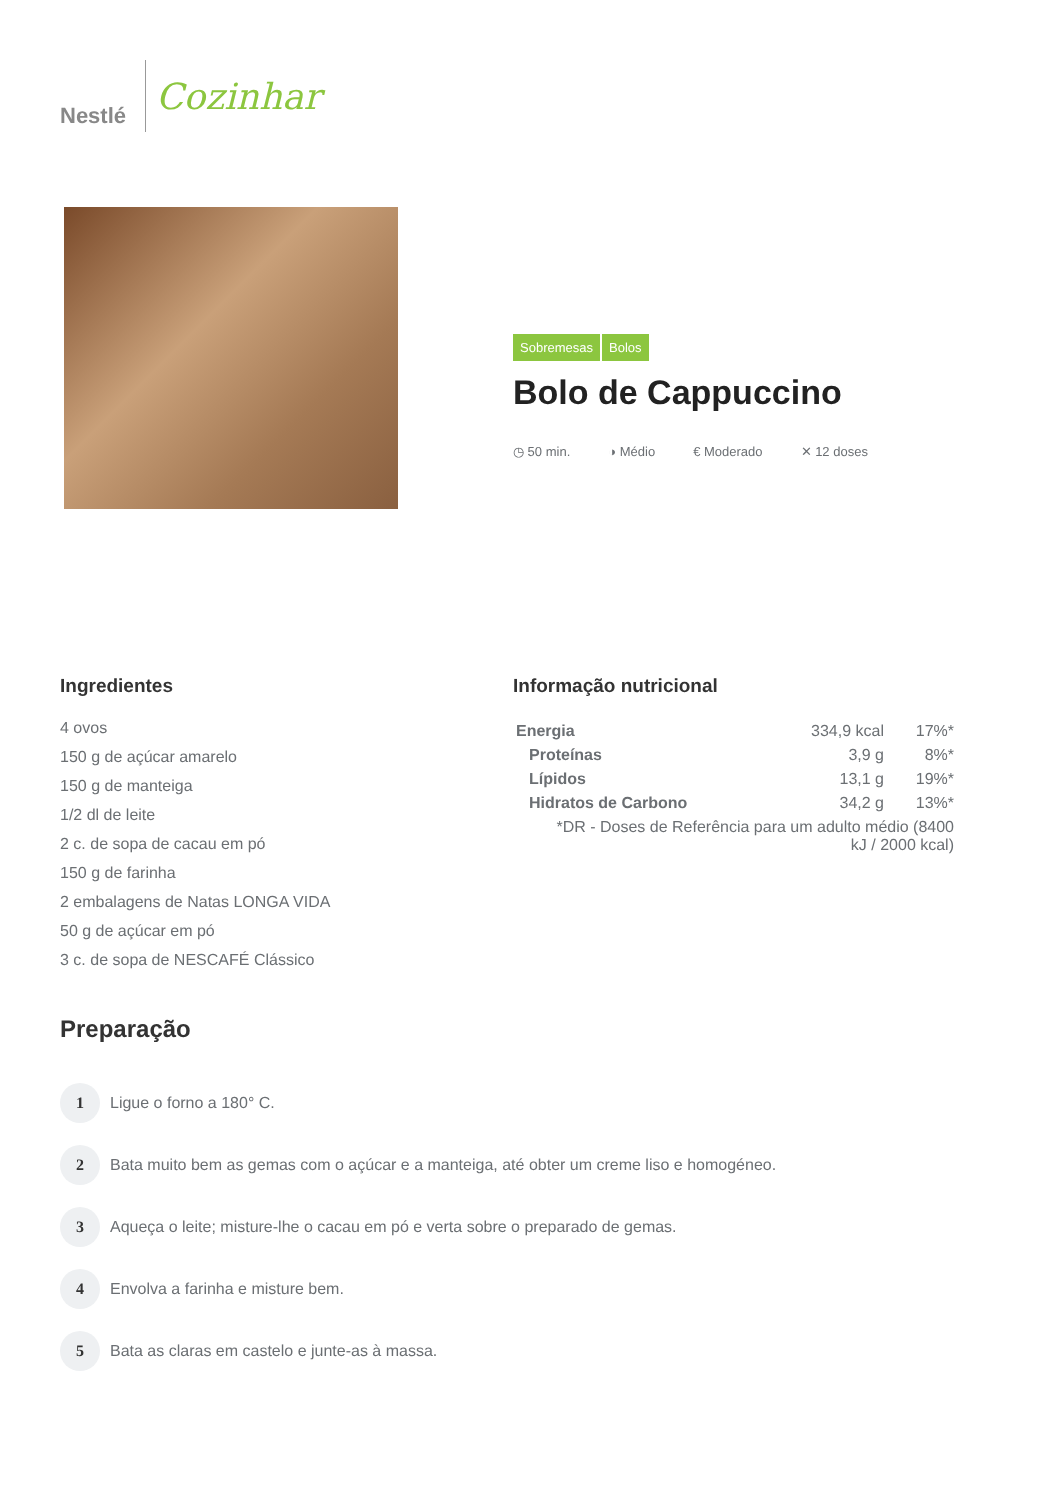Nestlé
Cozinhar
Sobremesas Bolos
Bolo de Cappuccino
◷ 50 min. ◑ Médio € Moderado ✕ 12 doses
Ingredientes
4 ovos
150 g de açúcar amarelo
150 g de manteiga
1/2 dl de leite
2 c. de sopa de cacau em pó
150 g de farinha
2 embalagens de Natas LONGA VIDA
50 g de açúcar em pó
3 c. de sopa de NESCAFÉ Clássico
Informação nutricional
| Energia | 334,9 kcal | 17%* |
| Proteínas | 3,9 g | 8%* |
| Lípidos | 13,1 g | 19%* |
| Hidratos de Carbono | 34,2 g | 13%* |
| *DR - Doses de Referência para um adulto médio (8400 kJ / 2000 kcal) | | |
Preparação
1
Ligue o forno a 180° C.
2
Bata muito bem as gemas com o açúcar e a manteiga, até obter um creme liso e homogéneo.
3
Aqueça o leite; misture-lhe o cacau em pó e verta sobre o preparado de gemas.
4
Envolva a farinha e misture bem.
5
Bata as claras em castelo e junte-as à massa.